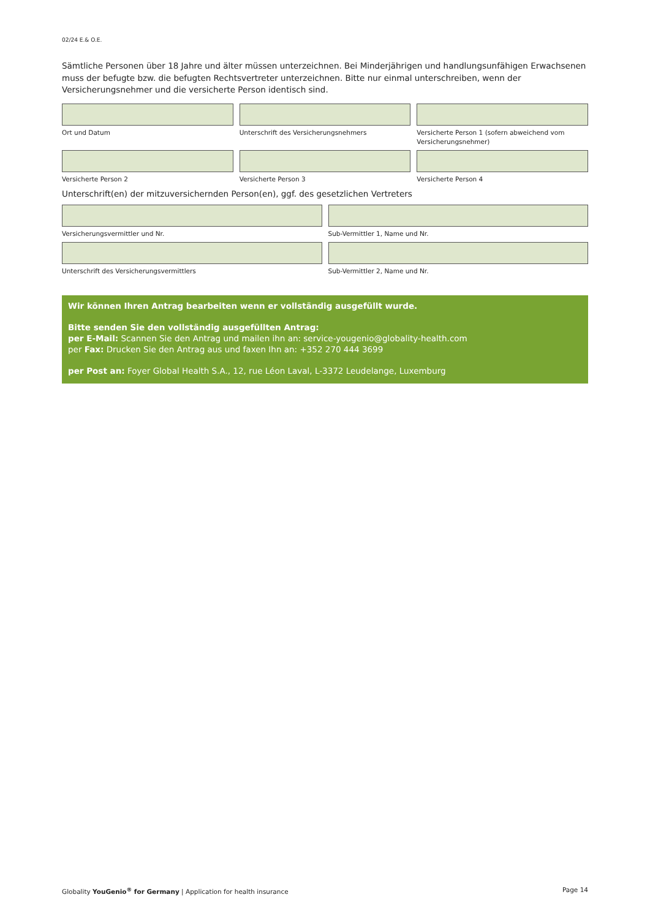02/24 E.& O.E.
Sämtliche Personen über 18 Jahre und älter müssen unterzeichnen. Bei Minderjährigen und handlungsunfähigen Erwachsenen muss der befugte bzw. die befugten Rechtsvertreter unterzeichnen. Bitte nur einmal unterschreiben, wenn der Versicherungsnehmer und die versicherte Person identisch sind.
Ort und Datum Unterschrift des Versicherungsnehmers
Versicherte Person 1 (sofern abweichend vom Versicherungsnehmer)
Versicherte Person 2 Versicherte Person 3 Versicherte Person 4
Unterschrift(en) der mitzuversichernden Person(en), ggf. des gesetzlichen Vertreters
Versicherungsvermittler und Nr.
Sub-Vermittler 1, Name und Nr.
Unterschrift des Versicherungsvermittlers
Sub-Vermittler 2, Name und Nr.
Wir können Ihren Antrag bearbeiten wenn er vollständig ausgefüllt wurde.
Bitte senden Sie den vollständig ausgefüllten Antrag:
per E-Mail: Scannen Sie den Antrag und mailen ihn an: service-yougenio@globality-health.com
per Fax: Drucken Sie den Antrag aus und faxen Ihn an: +352 270 444 3699
per Post an: Foyer Global Health S.A., 12, rue Léon Laval, L-3372 Leudelange, Luxemburg
Globality YouGenio<sup>®</sup> for Germany | Application for health insurance Page 14